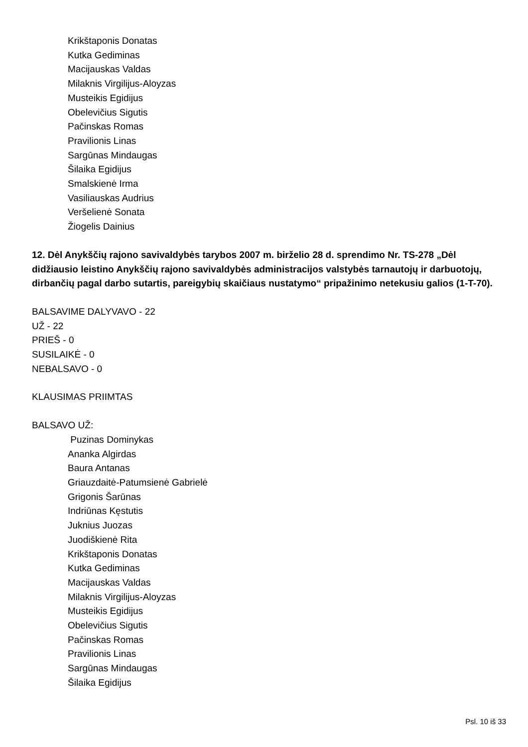Krikštaponis Donatas
Kutka Gediminas
Macijauskas Valdas
Milaknis Virgilijus-Aloyzas
Musteikis Egidijus
Obelevičius Sigutis
Pačinskas Romas
Pravilionis Linas
Sargūnas Mindaugas
Šilaika Egidijus
Smalskienė Irma
Vasiliauskas Audrius
Veršelienė Sonata
Žiogelis Dainius
12. Dėl Anykščių rajono savivaldybės tarybos 2007 m. birželio 28 d. sprendimo Nr. TS-278 „Dėl didžiausio leistino Anykščių rajono savivaldybės administracijos valstybės tarnautojų ir darbuotojų, dirbančių pagal darbo sutartis, pareigybių skaičiaus nustatymo“ pripažinimo netekusiu galios (1-T-70).
BALSAVIME DALYVAVO - 22
UŽ - 22
PRIEŠ - 0
SUSILAIKĖ - 0
NEBALSAVO - 0
KLAUSIMAS PRIIMTAS
BALSAVO UŽ:
Puzinas Dominykas
Ananka Algirdas
Baura Antanas
Griauzdaitė-Patumsienė Gabrielė
Grigonis Šarūnas
Indriūnas Kęstutis
Juknius Juozas
Juodiškienė Rita
Krikštaponis Donatas
Kutka Gediminas
Macijauskas Valdas
Milaknis Virgilijus-Aloyzas
Musteikis Egidijus
Obelevičius Sigutis
Pačinskas Romas
Pravilionis Linas
Sargūnas Mindaugas
Šilaika Egidijus
Psl. 10 iš 33